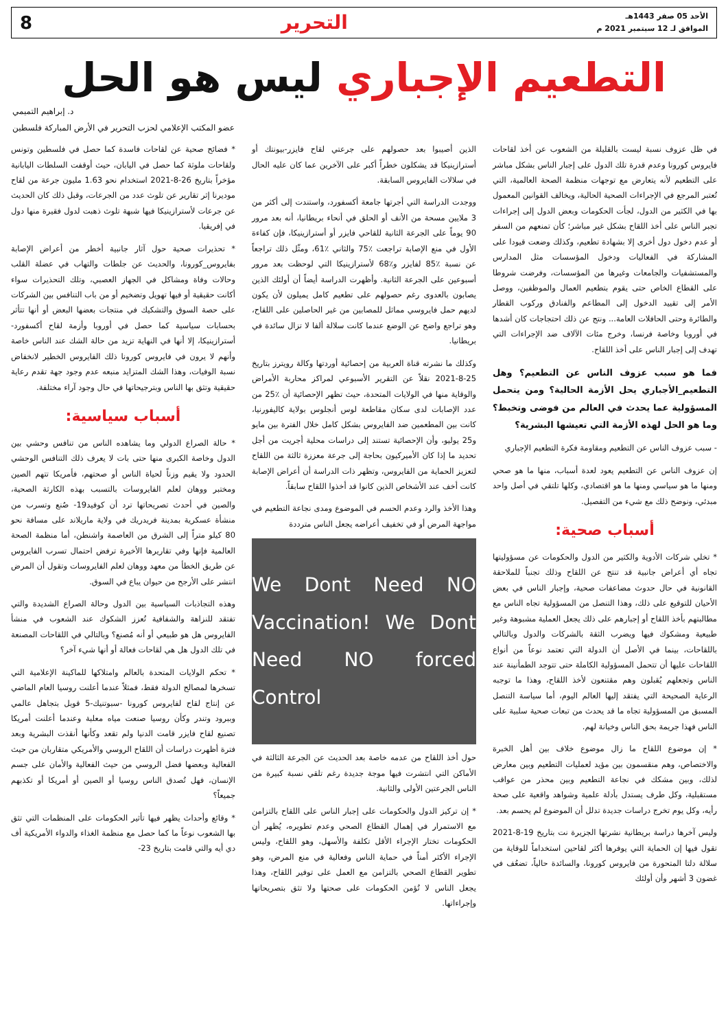الأحد 05 صفر 1443هـ
الموافق لـ 12 سبتمبر 2021 م
التحرير 8
التطعيم الإجباري ليس هو الحل
د. إبراهيم التميمي
عضو المكتب الإعلامي لحزب التحرير في الأرض المباركة فلسطين
في ظل عزوف نسبة ليست بالقليلة من الشعوب عن أخذ لقاحات فايروس كورونا وعدم قدرة تلك الدول على إجبار الناس بشكل مباشر على التطعيم لأنه يتعارض مع توجهات منظمة الصحة العالمية، التي تُعتبر المرجع في الإجراءات الصحية الحالية، ويخالف القوانين المعمول بها في الكثير من الدول، لجأت الحكومات وبعض الدول إلى إجراءات تجبر الناس على أخذ اللقاح بشكل غير مباشر؛ كأن تمنعهم من السفر أو عدم دخول دول أخرى إلا بشهادة تطعيم، وكذلك وضعت قيودا على المشاركة في الفعاليات ودخول المؤسسات مثل المدارس والمستشفيات والجامعات وغيرها من المؤسسات، وفرضت شروطا على القطاع الخاص حتى يقوم بتطعيم العمال والموظفين، ووصل الأمر إلى تقييد الدخول إلى المطاعم والفنادق وركوب القطار والطائرة وحتى الحافلات العامة... ونتج عن ذلك احتجاجات كان أشدها في أوروبا وخاصة فرنسا، وخرج مئات الآلاف ضد الإجراءات التي تهدف إلى إجبار الناس على أخذ اللقاح.
فما هو سبب عزوف الناس عن التطعيم؟ وهل التطعيم_الأجباري يحل الأزمة الحالية؟ ومن يتحمل المسؤولية عما يحدث في العالم من فوضى وتخبط؟ وما هو الحل لهذه الأزمة التي تعيشها البشرية؟
- سبب عزوف الناس عن التطعيم ومقاومة فكرة التطعيم الإجباري
إن عزوف الناس عن التطعيم يعود لعدة أسباب، منها ما هو صحي ومنها ما هو سياسي ومنها ما هو اقتصادي، وكلها تلتقي في أصل واحد مبدئي، ونوضح ذلك مع شيء من التفصيل.
أسباب صحية:
* تخلي شركات الأدوية والكثير من الدول والحكومات عن مسؤوليتها تجاه أي أعراض جانبية قد تنتج عن اللقاح وذلك تجنباً للملاحقة القانونية في حال حدوث مضاعفات صحية، وإجبار الناس في بعض الأحيان للتوقيع على ذلك، وهذا التنصل من المسؤولية تجاه الناس مع مطالبتهم بأخذ اللقاح أو إجبارهم على ذلك يجعل العملية مشبوهة وغير طبيعية ومشكوك فيها ويضرب الثقة بالشركات والدول وبالتالي باللقاحات، بينما في الأصل أن الدولة التي تعتمد نوعاً من أنواع اللقاحات عليها أن تتحمل المسؤولية الكاملة حتى تتوجد الطمأنينة عند الناس وتجعلهم يُقبلون وهم مقتنعون لأخذ اللقاح، وهذا ما توجبه الرعاية الصحيحة التي يفتقد إليها العالم اليوم، أما سياسة التنصل المسبق من المسؤولية تجاه ما قد يحدث من تبعات صحية سلبية على الناس فهذا جريمة بحق الناس وخيانة لهم.
* إن موضوع اللقاح ما زال موضوع خلاف بين أهل الخبرة والاختصاص، وهم منقسمون بين مؤيد لعمليات التطعيم وبين معارض لذلك، وبين مشكك في نجاعة التطعيم وبين محذر من عواقب مستقبلية، وكل طرف يستدل بأدلة علمية وشواهد واقعية على صحة رأيه، وكل يوم تخرج دراسات جديدة تدلل أن الموضوع لم يحسم بعد.
وليس آخرها دراسة بريطانية نشرتها الجزيرة نت بتاريخ 19-8-2021 تقول فيها إن الحماية التي يوفرها أكثر لقاحين استخداماً للوقاية من سلالة دلتا المتحورة من فايروس كورونا، والسائدة حالياً، تضعُف في غضون 3 أشهر وأن أولئك
الذين أصيبوا بعد حصولهم على جرعتي لقاح فايزر-بيونتك أو أسترازينيكا قد يشكلون خطراً أكبر على الآخرين عما كان عليه الحال في سلالات الفايروس السابقة.
ووجدت الدراسة التي أجرتها جامعة أكسفورد، واستندت إلى أكثر من 3 ملايين مسحة من الأنف أو الحلق في أنحاء بريطانيا، أنه بعد مرور 90 يوماً على الجرعة الثانية للقاحي فايزر أو أسترازينيكا، فإن كفاءة الأول في منع الإصابة تراجعت ٪75 والثاني ٪61، ومثّل ذلك تراجعاً عن نسبة ٪85 لفايزر و٪68 لأسترازينيكا التي لوحظت بعد مرور أسبوعين على الجرعة الثانية. وأظهرت الدراسة أيضاً أن أولئك الذين يصابون بالعدوى رغم حصولهم على تطعيم كامل يميلون لأن يكون لديهم حمل فايروسي مماثل للمصابين من غير الحاصلين على اللقاح، وهو تراجع واضح عن الوضع عندما كانت سلالة ألفا لا تزال سائدة في بريطانيا.
وكذلك ما نشرته قناة العربية من إحصائية أوردتها وكالة رويترز بتاريخ 25-8-2021 نقلاً عن التقرير الأسبوعي لمراكز محاربة الأمراض والوقاية منها في الولايات المتحدة، حيث تظهر الإحصائية أن ٪25 من عدد الإصابات لدى سكان مقاطعة لوس أنجلوس بولاية كاليفورنيا، كانت بين المطعمين ضد الفايروس بشكل كامل خلال الفترة بين مايو و25 يوليو، وأن الإحصائية تستند إلى دراسات محلية أجريت من أجل تحديد ما إذا كان الأميركيون بحاجة إلى جرعة معززة ثالثة من اللقاح لتعزيز الحماية من الفايروس، وتظهر ذات الدراسة أن أعراض الإصابة كانت أخف عند الأشخاص الذين كانوا قد أخذوا اللقاح سابقاً.
وهذا الأخذ والرد وعدم الحسم في الموضوع ومدى نجاعة التطعيم في مواجهة المرض أو في تخفيف أعراضه يجعل الناس مترددة
We Dont Need NO Vaccination! We Dont Need NO forced Control
حول أخذ اللقاح من عدمه خاصة بعد الحديث عن الجرعة الثالثة في الأماكن التي انتشرت فيها موجة جديدة رغم تلقي نسبة كبيرة من الناس الجرعتين الأولى والثانية.
* إن تركيز الدول والحكومات على إجبار الناس على اللقاح بالتزامن مع الاستمرار في إهمال القطاع الصحي وعدم تطويره، يُظهر أن الحكومات تختار الإجراء الأقل تكلفة والأسهل، وهو اللقاح، وليس الإجراء الأكثر أمناً في حماية الناس وفعالية في منع المرض، وهو تطوير القطاع الصحي بالتزامن مع العمل على توفير اللقاح، وهذا يجعل الناس لا تُؤمن الحكومات على صحتها ولا تثق بتصريحاتها وإجراءاتها.
* فضائح صحية عن لقاحات فاسدة كما حصل في فلسطين وتونس ولقاحات ملوثة كما حصل في اليابان، حيث أوقفت السلطات اليابانية مؤخراً بتاريخ 26-8-2021 استخدام نحو 1.63 مليون جرعة من لقاح موديرنا إثر تقارير عن تلوث عدد من الجرعات، وقبل ذلك كان الحديث عن جرعات لأسترازينيكا فيها شبهة تلوث ذهبت لدول فقيرة منها دول في إفريقيا.
* تحذيرات صحية حول آثار جانبية أخطر من أعراض الإصابة بفايروس_كورونا، والحديث عن جلطات والتهاب في عضلة القلب وحالات وفاة ومشاكل في الجهاز العصبي، وتلك التحذيرات سواء أكانت حقيقية أو فيها تهويل وتضخيم أو من باب التنافس بين الشركات على حصة السوق والتشكيك في منتجات بعضها البعض أو أنها تتأثر بحسابات سياسية كما حصل في أوروبا وأزمة لقاح أكسفورد-أسترازينيكا، إلا أنها في النهاية تزيد من حالة الشك عند الناس خاصة وأنهم لا يرون في فايروس كورونا ذلك الفايروس الخطير لانخفاض نسبة الوفيات، وهذا الشك المتزايد منبعه عدم وجود جهة تقدم رعاية حقيقية وتثق بها الناس وبترجيحاتها في حال وجود آراء مختلفة.
أسباب سياسية:
* حالة الصراع الدولي وما يشاهده الناس من تنافس وحشي بين الدول وخاصة الكبرى منها حتى بات لا يعرف ذلك التنافس الوحشي الحدود ولا يقيم وزناً لحياة الناس أو صحتهم، فأمريكا تتهم الصين ومختبر ووهان لعلم الفايروسات بالتسبب بهذه الكارثة الصحية، والصين في أحدث تصريحاتها ترد أن كوفيد19- صُنع وتسرب من منشأة عسكرية بمدينة فريدريك في ولاية ماريلاند على مسافة نحو 80 كيلو متراً إلى الشرق من العاصمة واشنطن، أما منظمة الصحة العالمية فإنها وفي تقاريرها الأخيرة ترفض احتمال تسرب الفايروس عن طريق الخطأ من معهد ووهان لعلم الفايروسات وتقول أن المرض انتشر على الأرجح من حيوان يباع في السوق.
وهذه التجاذبات السياسية بين الدول وحالة الصراع الشديدة والتي تفتقد للنزاهة والشفافية تُعزز الشكوك عند الشعوب في منشأ الفايروس هل هو طبيعي أو أنه مُصنع؟ وبالتالي في اللقاحات المصنعة في تلك الدول هل هي لقاحات فعالة أو أنها شيء آخر؟
* تحكم الولايات المتحدة بالعالم وامتلاكها للماكينة الإعلامية التي تسخرها لمصالح الدولة فقط، فمثلاً عندما أعلنت روسيا العام الماضي عن إنتاج لقاح لفايروس كورونا -سبوتنيك-5 قوبل بتجاهل عالمي وببرود وتندر وكأن روسيا صنعت مياه معلبة وعندما أعلنت أمريكا تصنيع لقاح فايزر قامت الدنيا ولم تقعد وكأنها أنقذت البشرية وبعد فترة أظهرت دراسات أن اللقاح الروسي والأمريكي متقاربان من حيث الفعالية وبعضها فضل الروسي من حيث الفعالية والأمان على جسم الإنسان، فهل تُصدق الناس روسيا أو الصين أو أمريكا أو تكذبهم جميعاً؟
* وقائع وأحداث يظهر فيها تأثير الحكومات على المنظمات التي تثق بها الشعوب نوعاً ما كما حصل مع منظمة الغذاء والدواء الأمريكية أف دي أيه والتي قامت بتاريخ 23-